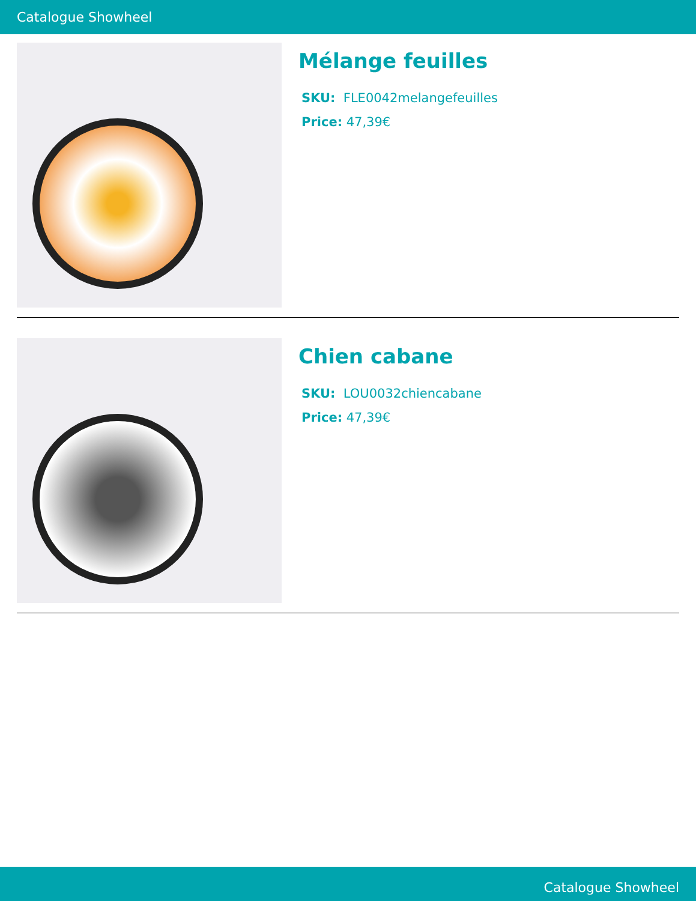Catalogue Showheel
Mélange feuilles
SKU: FLE0042melangefeuilles
Price: 47,39€
Chien cabane
SKU: LOU0032chiencabane
Price: 47,39€
Catalogue Showheel